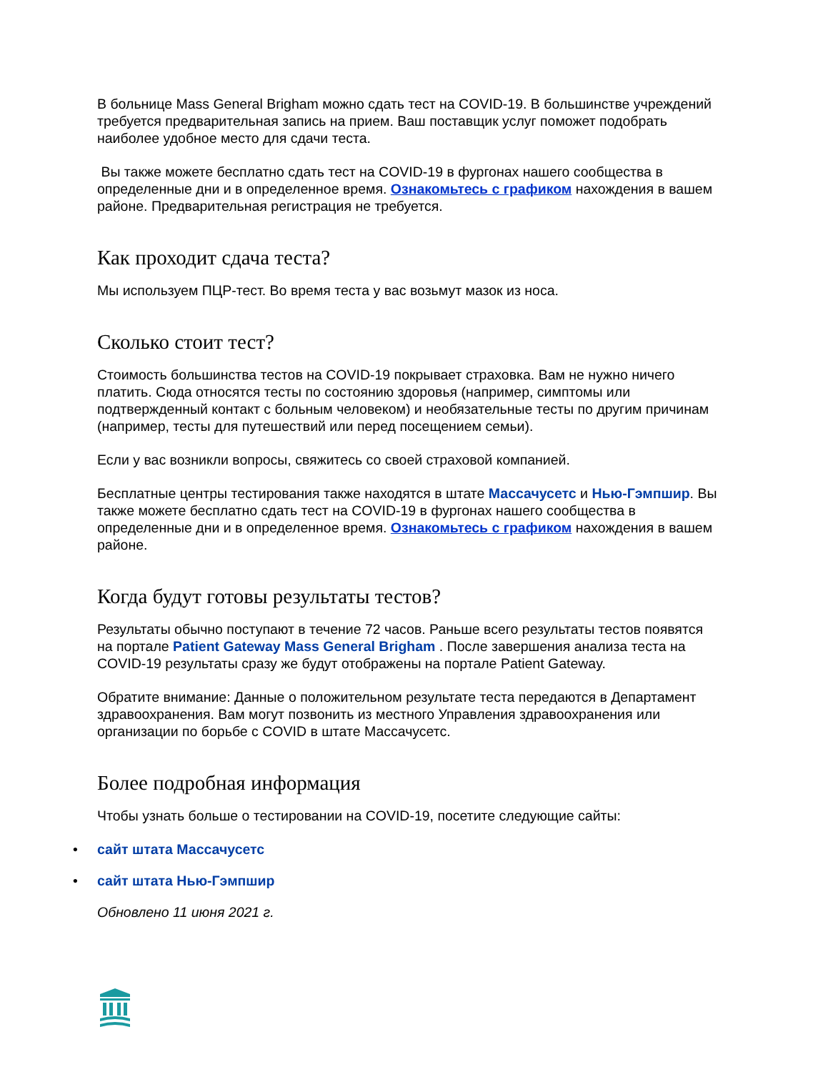В больнице Mass General Brigham можно сдать тест на COVID-19. В большинстве учреждений требуется предварительная запись на прием. Ваш поставщик услуг поможет подобрать наиболее удобное место для сдачи теста.
Вы также можете бесплатно сдать тест на COVID-19 в фургонах нашего сообщества в определенные дни и в определенное время. Ознакомьтесь с графиком нахождения в вашем районе. Предварительная регистрация не требуется.
Как проходит сдача теста?
Мы используем ПЦР-тест. Во время теста у вас возьмут мазок из носа.
Сколько стоит тест?
Стоимость большинства тестов на COVID-19 покрывает страховка. Вам не нужно ничего платить. Сюда относятся тесты по состоянию здоровья (например, симптомы или подтвержденный контакт с больным человеком) и необязательные тесты по другим причинам (например, тесты для путешествий или перед посещением семьи).
Если у вас возникли вопросы, свяжитесь со своей страховой компанией.
Бесплатные центры тестирования также находятся в штате Массачусетс и Нью-Гэмпшир. Вы также можете бесплатно сдать тест на COVID-19 в фургонах нашего сообщества в определенные дни и в определенное время. Ознакомьтесь с графиком нахождения в вашем районе.
Когда будут готовы результаты тестов?
Результаты обычно поступают в течение 72 часов. Раньше всего результаты тестов появятся на портале Patient Gateway Mass General Brigham . После завершения анализа теста на COVID-19 результаты сразу же будут отображены на портале Patient Gateway.
Обратите внимание: Данные о положительном результате теста передаются в Департамент здравоохранения. Вам могут позвонить из местного Управления здравоохранения или организации по борьбе с COVID в штате Массачусетс.
Более подробная информация
Чтобы узнать больше о тестировании на COVID-19, посетите следующие сайты:
• сайт штата Массачусетс
• сайт штата Нью-Гэмпшир
Обновлено 11 июня 2021 г.